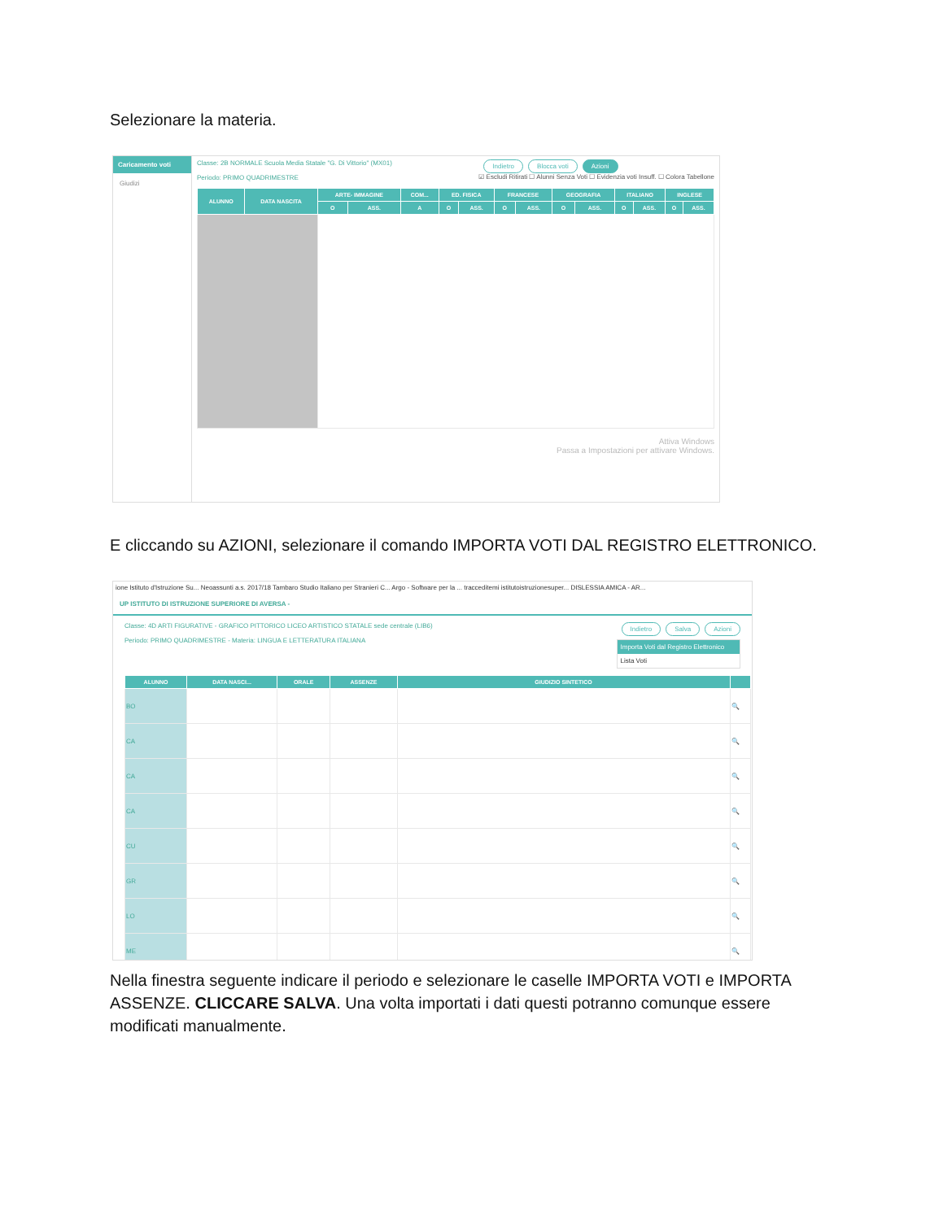Selezionare la materia.
Caricamento voti
Giudizi
Classe: 2B NORMALE Scuola Media Statale "G. Di Vittorio" (MX01)
Periodo: PRIMO QUADRIMESTRE
Indietro Blocca voti Azioni
☑ Escludi Ritirati ☐ Alunni Senza Voti ☐ Evidenzia voti Insuff. ☐ Colora Tabellone
| ALUNNO | DATA NASCITA | ARTE- IMMAGINE | | COM... | ED. FISICA | | FRANCESE | | GEOGRAFIA | | ITALIANO | | INGLESE | |
| --- | --- | --- | --- | --- | --- | --- | --- | --- | --- | --- | --- | --- | --- | --- |
| | | O | ASS. | A | O | ASS. | O | ASS. | O | ASS. | O | ASS. | O | ASS. |
Attiva Windows
Passa a Impostazioni per attivare Windows.
E cliccando su AZIONI, selezionare il comando IMPORTA VOTI DAL REGISTRO ELETTRONICO.
ione Istituto d'Istruzione Su... Neoassunti a.s. 2017/18 Tambaro Studio Italiano per Stranieri C... Argo - Software per la ... tracceditemi istitutoistruzionesuper... DISLESSIA AMICA - AR...
UP ISTITUTO DI ISTRUZIONE SUPERIORE DI AVERSA -
Classe: 4D ARTI FIGURATIVE - GRAFICO PITTORICO LICEO ARTISTICO STATALE sede centrale (LIB6)
Periodo: PRIMO QUADRIMESTRE - Materia: LINGUA E LETTERATURA ITALIANA
Indietro Salva Azioni
Importa Voti dal Registro Elettronico
Lista Voti
| ALUNNO | DATA NASCI... | ORALE | ASSENZE | GIUDIZIO SINTETICO | |
| --- | --- | --- | --- | --- | --- |
| BO | | | | | 🔍 |
| CA | | | | | 🔍 |
| CA | | | | | 🔍 |
| CA | | | | | 🔍 |
| CU | | | | | 🔍 |
| GR | | | | | 🔍 |
| LO | | | | | 🔍 |
| ME | | | | | 🔍 |
Nella finestra seguente indicare il periodo e selezionare le caselle IMPORTA VOTI e IMPORTA ASSENZE. CLICCARE SALVA. Una volta importati i dati questi potranno comunque essere modificati manualmente.